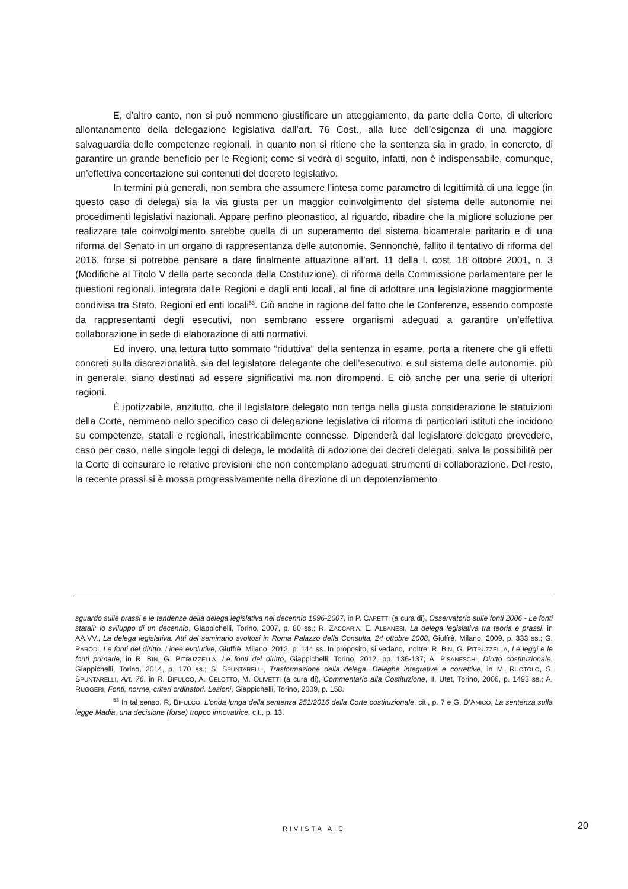E, d’altro canto, non si può nemmeno giustificare un atteggiamento, da parte della Corte, di ulteriore allontanamento della delegazione legislativa dall’art. 76 Cost., alla luce dell’esigenza di una maggiore salvaguardia delle competenze regionali, in quanto non si ritiene che la sentenza sia in grado, in concreto, di garantire un grande beneficio per le Regioni; come si vedrà di seguito, infatti, non è indispensabile, comunque, un’effettiva concertazione sui contenuti del decreto legislativo.
In termini più generali, non sembra che assumere l’intesa come parametro di legittimità di una legge (in questo caso di delega) sia la via giusta per un maggior coinvolgimento del sistema delle autonomie nei procedimenti legislativi nazionali. Appare perfino pleonastico, al riguardo, ribadire che la migliore soluzione per realizzare tale coinvolgimento sarebbe quella di un superamento del sistema bicamerale paritario e di una riforma del Senato in un organo di rappresentanza delle autonomie. Sennonché, fallito il tentativo di riforma del 2016, forse si potrebbe pensare a dare finalmente attuazione all’art. 11 della l. cost. 18 ottobre 2001, n. 3 (Modifiche al Titolo V della parte seconda della Costituzione), di riforma della Commissione parlamentare per le questioni regionali, integrata dalle Regioni e dagli enti locali, al fine di adottare una legislazione maggiormente condivisa tra Stato, Regioni ed enti locali<sup>53</sup>. Ciò anche in ragione del fatto che le Conferenze, essendo composte da rappresentanti degli esecutivi, non sembrano essere organismi adeguati a garantire un’effettiva collaborazione in sede di elaborazione di atti normativi.
Ed invero, una lettura tutto sommato “riduttiva” della sentenza in esame, porta a ritenere che gli effetti concreti sulla discrezionalità, sia del legislatore delegante che dell’esecutivo, e sul sistema delle autonomie, più in generale, siano destinati ad essere significativi ma non dirompenti. E ciò anche per una serie di ulteriori ragioni.
È ipotizzabile, anzitutto, che il legislatore delegato non tenga nella giusta considerazione le statuizioni della Corte, nemmeno nello specifico caso di delegazione legislativa di riforma di particolari istituti che incidono su competenze, statali e regionali, inestricabilmente connesse. Dipenderà dal legislatore delegato prevedere, caso per caso, nelle singole leggi di delega, le modalità di adozione dei decreti delegati, salva la possibilità per la Corte di censurare le relative previsioni che non contemplano adeguati strumenti di collaborazione. Del resto, la recente prassi si è mossa progressivamente nella direzione di un depotenziamento
sguardo sulle prassi e le tendenze della delega legislativa nel decennio 1996-2007, in P. CARETTI (a cura di), Osservatorio sulle fonti 2006 - Le fonti statali: lo sviluppo di un decennio, Giappichelli, Torino, 2007, p. 80 ss.; R. ZACCARIA, E. ALBANESI, La delega legislativa tra teoria e prassi, in AA.VV., La delega legislativa. Atti del seminario svoltosi in Roma Palazzo della Consulta, 24 ottobre 2008, Giuffrè, Milano, 2009, p. 333 ss.; G. PARODI, Le fonti del diritto. Linee evolutive, Giuffrè, Milano, 2012, p. 144 ss. In proposito, si vedano, inoltre: R. BIN, G. PITRUZZELLA, Le leggi e le fonti primarie, in R. BIN, G. PITRUZZELLA, Le fonti del diritto, Giappichelli, Torino, 2012, pp. 136-137; A. PISANESCHI, Diritto costituzionale, Giappichelli, Torino, 2014, p. 170 ss.; S. SPUNTARELLI, Trasformazione della delega. Deleghe integrative e correttive, in M. RUOTOLO, S. SPUNTARELLI, Art. 76, in R. BIFULCO, A. CELOTTO, M. OLIVETTI (a cura di), Commentario alla Costituzione, II, Utet, Torino, 2006, p. 1493 ss.; A. RUGGERI, Fonti, norme, criteri ordinatori. Lezioni, Giappichelli, Torino, 2009, p. 158.
<sup>53</sup> In tal senso, R. BIFULCO, L’onda lunga della sentenza 251/2016 della Corte costituzionale, cit., p. 7 e G. D’AMICO, La sentenza sulla legge Madia, una decisione (forse) troppo innovatrice, cit., p. 13.
RIVISTA AIC 20